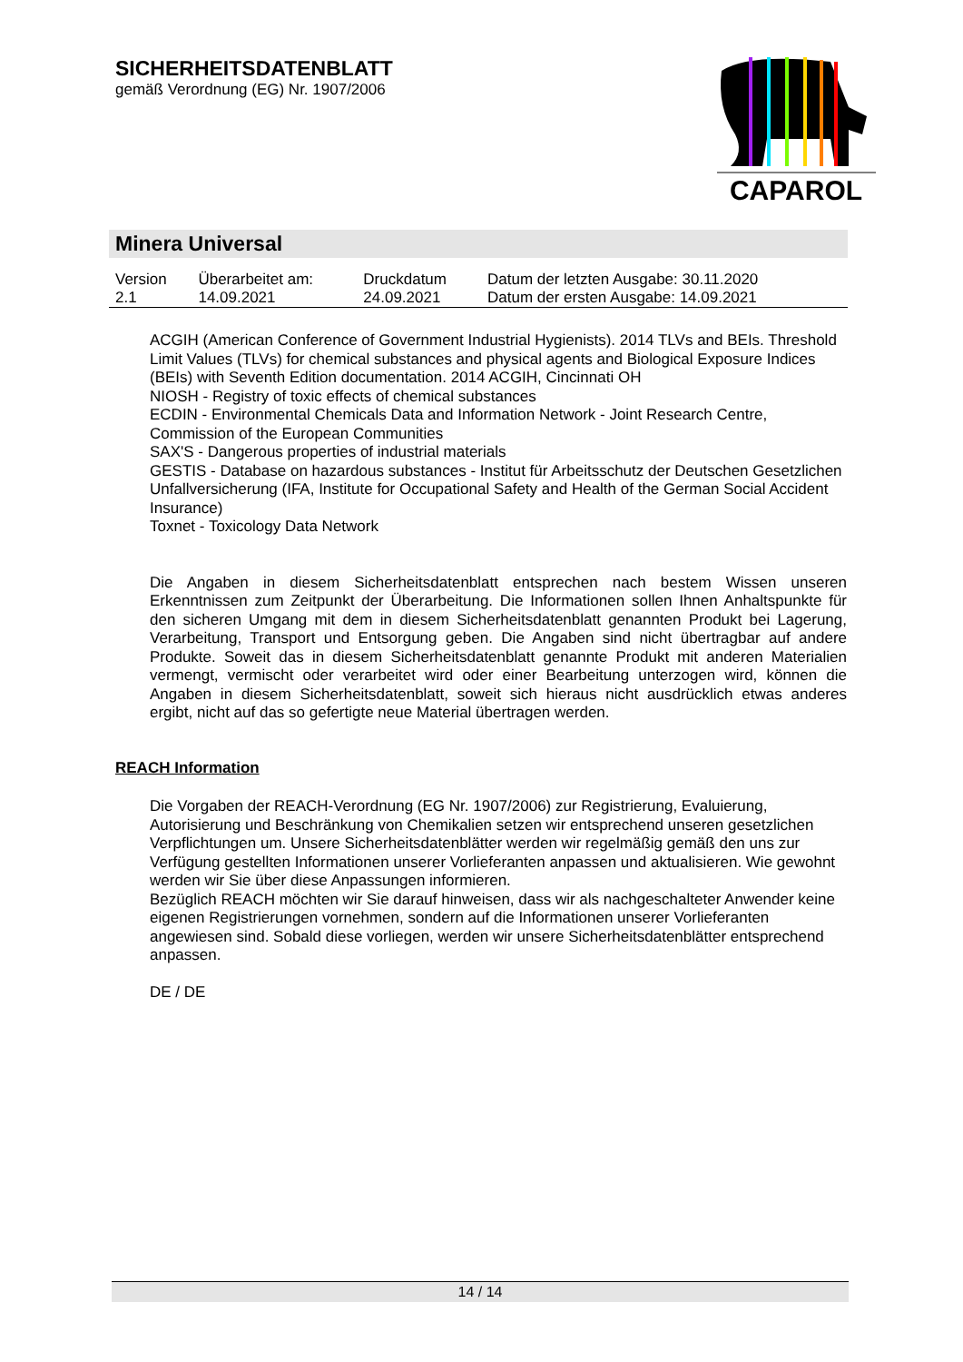SICHERHEITSDATENBLATT
gemäß Verordnung (EG) Nr. 1907/2006
CAPAROL
Minera Universal
| Version | Überarbeitet am: | Druckdatum | Datum der letzten Ausgabe: 30.11.2020 |
| 2.1 | 14.09.2021 | 24.09.2021 | Datum der ersten Ausgabe: 14.09.2021 |
ACGIH (American Conference of Government Industrial Hygienists). 2014 TLVs and BEIs. Threshold Limit Values (TLVs) for chemical substances and physical agents and Biological Exposure Indices (BEIs) with Seventh Edition documentation. 2014 ACGIH, Cincinnati OH
NIOSH - Registry of toxic effects of chemical substances
ECDIN - Environmental Chemicals Data and Information Network - Joint Research Centre, Commission of the European Communities
SAX'S - Dangerous properties of industrial materials
GESTIS - Database on hazardous substances - Institut für Arbeitsschutz der Deutschen Gesetzlichen Unfallversicherung (IFA, Institute for Occupational Safety and Health of the German Social Accident Insurance)
Toxnet - Toxicology Data Network
Die Angaben in diesem Sicherheitsdatenblatt entsprechen nach bestem Wissen unseren Erkenntnissen zum Zeitpunkt der Überarbeitung. Die Informationen sollen Ihnen Anhaltspunkte für den sicheren Umgang mit dem in diesem Sicherheitsdatenblatt genannten Produkt bei Lagerung, Verarbeitung, Transport und Entsorgung geben. Die Angaben sind nicht übertragbar auf andere Produkte. Soweit das in diesem Sicherheitsdatenblatt genannte Produkt mit anderen Materialien vermengt, vermischt oder verarbeitet wird oder einer Bearbeitung unterzogen wird, können die Angaben in diesem Sicherheitsdatenblatt, soweit sich hieraus nicht ausdrücklich etwas anderes ergibt, nicht auf das so gefertigte neue Material übertragen werden.
REACH Information
Die Vorgaben der REACH-Verordnung (EG Nr. 1907/2006) zur Registrierung, Evaluierung, Autorisierung und Beschränkung von Chemikalien setzen wir entsprechend unseren gesetzlichen Verpflichtungen um. Unsere Sicherheitsdatenblätter werden wir regelmäßig gemäß den uns zur Verfügung gestellten Informationen unserer Vorlieferanten anpassen und aktualisieren. Wie gewohnt werden wir Sie über diese Anpassungen informieren.
Bezüglich REACH möchten wir Sie darauf hinweisen, dass wir als nachgeschalteter Anwender keine eigenen Registrierungen vornehmen, sondern auf die Informationen unserer Vorlieferanten angewiesen sind. Sobald diese vorliegen, werden wir unsere Sicherheitsdatenblätter entsprechend anpassen.
DE / DE
14 / 14